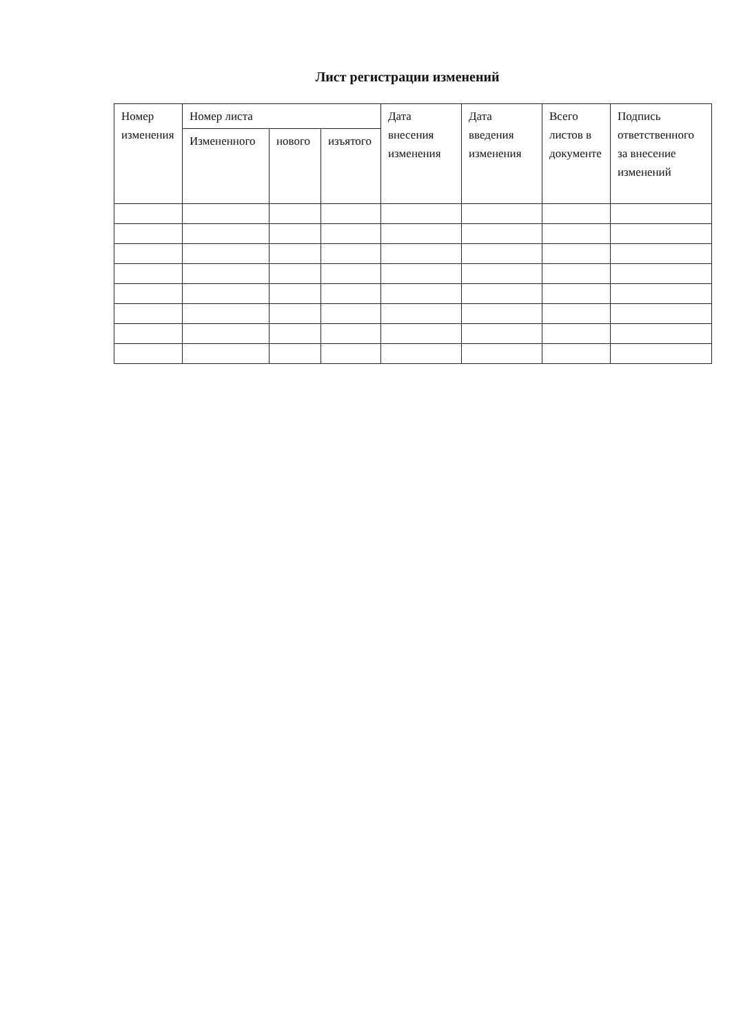Лист регистрации изменений
| Номер изменения | Номер листа | | | Дата внесения изменения | Дата введения изменения | Всего листов в документе | Подпись ответственного за внесение изменений |
| --- | --- | --- | --- | --- | --- | --- | --- |
| | Измененного | нового | изъятого | | | | |